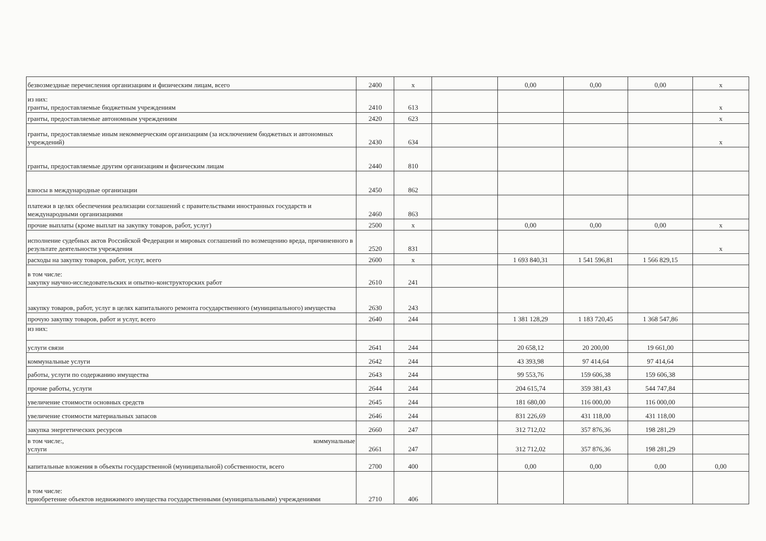| безвозмездные перечисления организациям и физическим лицам, всего | 2400 | х | | 0,00 | 0,00 | 0,00 | х |
| из них: гранты, предоставляемые бюджетным учреждениям | 2410 | 613 | | | | | х |
| гранты, предоставляемые автономным учреждениям | 2420 | 623 | | | | | х |
| гранты, предоставляемые иным некоммерческим организациям (за исключением бюджетных и автономных учреждений) | 2430 | 634 | | | | | х |
| гранты, предоставляемые другим организациям и физическим лицам | 2440 | 810 | | | | | |
| взносы в международные организации | 2450 | 862 | | | | | |
| платежи в целях обеспечения реализации соглашений с правительствами иностранных государств и международными организациями | 2460 | 863 | | | | | |
| прочие выплаты (кроме выплат на закупку товаров, работ, услуг) | 2500 | х | | 0,00 | 0,00 | 0,00 | х |
| исполнение судебных актов Российской Федерации и мировых соглашений по возмещению вреда, причиненного в результате деятельности учреждения | 2520 | 831 | | | | | х |
| расходы на закупку товаров, работ, услуг, всего | 2600 | х | | 1 693 840,31 | 1 541 596,81 | 1 566 829,15 | |
| в том числе: закупку научно-исследовательских и опытно-конструкторских работ | 2610 | 241 | | | | | |
| закупку товаров, работ, услуг в целях капитального ремонта государственного (муниципального) имущества | 2630 | 243 | | | | | |
| прочую закупку товаров, работ и услуг, всего | 2640 | 244 | | 1 381 128,29 | 1 183 720,45 | 1 368 547,86 | |
| из них: | | | | | | | |
| услуги связи | 2641 | 244 | | 20 658,12 | 20 200,00 | 19 661,00 | |
| коммунальные услуги | 2642 | 244 | | 43 393,98 | 97 414,64 | 97 414,64 | |
| работы, услуги по содержанию имущества | 2643 | 244 | | 99 553,76 | 159 606,38 | 159 606,38 | |
| прочие работы, услуги | 2644 | 244 | | 204 615,74 | 359 381,43 | 544 747,84 | |
| увеличение стоимости основных средств | 2645 | 244 | | 181 680,00 | 116 000,00 | 116 000,00 | |
| увеличение стоимости материальных запасов | 2646 | 244 | | 831 226,69 | 431 118,00 | 431 118,00 | |
| закупка энергетических ресурсов | 2660 | 247 | | 312 712,02 | 357 876,36 | 198 281,29 | |
| в том числе:, коммунальные услуги | 2661 | 247 | | 312 712,02 | 357 876,36 | 198 281,29 | |
| капитальные вложения в объекты государственной (муниципальной) собственности, всего | 2700 | 400 | | 0,00 | 0,00 | 0,00 | 0,00 |
| в том числе: приобретение объектов недвижимого имущества государственными (муниципальными) учреждениями | 2710 | 406 | | | | | |